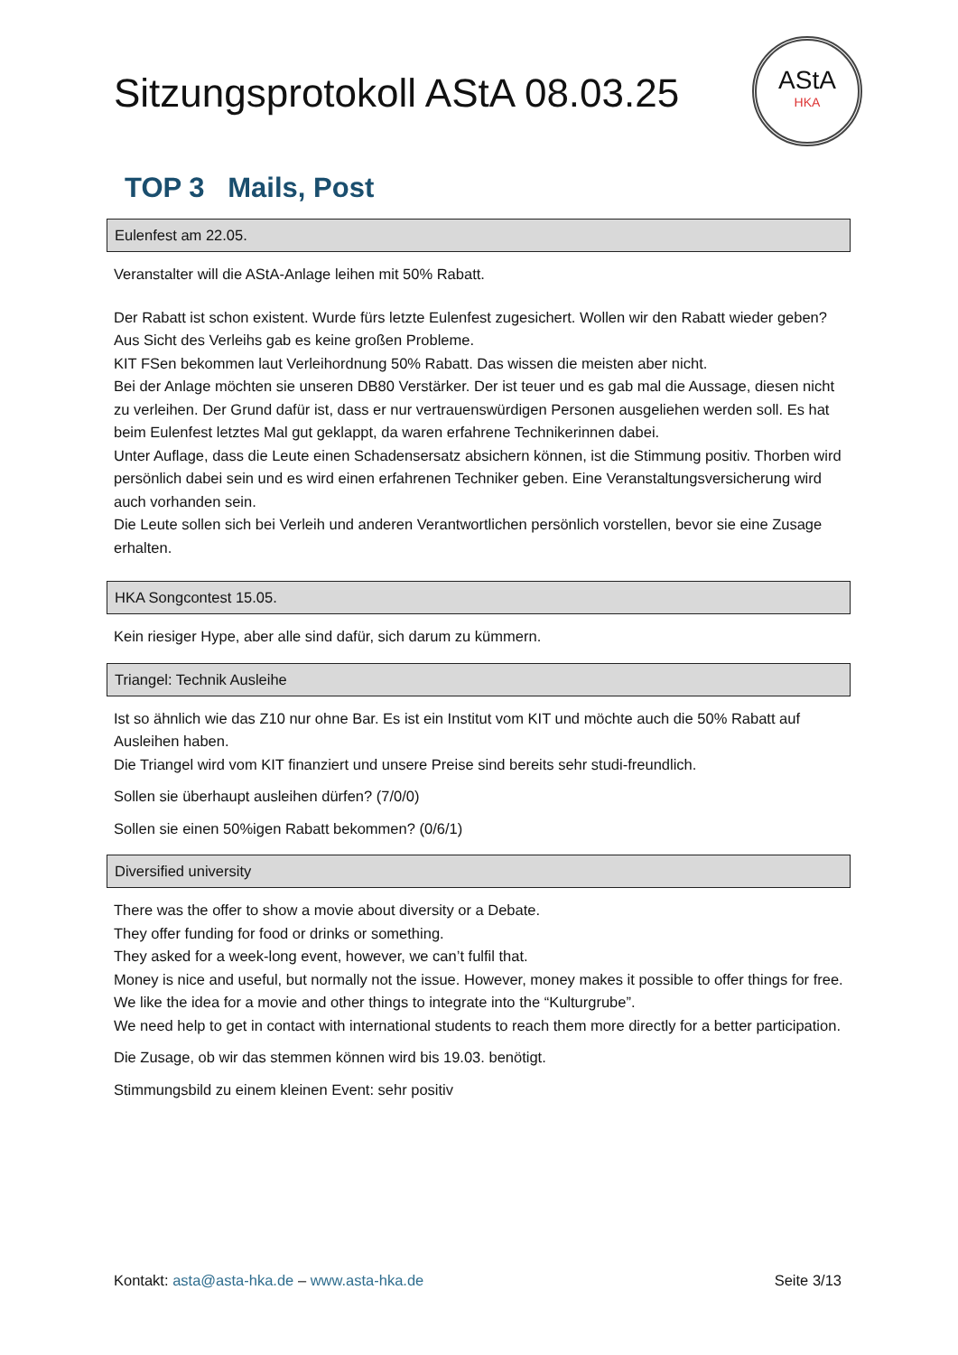Sitzungsprotokoll AStA 08.03.25
AStA
HKA
TOP 3 Mails, Post
Eulenfest am 22.05.
Veranstalter will die AStA-Anlage leihen mit 50% Rabatt.
Der Rabatt ist schon existent. Wurde fürs letzte Eulenfest zugesichert. Wollen wir den Rabatt wieder geben? Aus Sicht des Verleihs gab es keine großen Probleme.
KIT FSen bekommen laut Verleihordnung 50% Rabatt. Das wissen die meisten aber nicht.
Bei der Anlage möchten sie unseren DB80 Verstärker. Der ist teuer und es gab mal die Aussage, diesen nicht zu verleihen. Der Grund dafür ist, dass er nur vertrauenswürdigen Personen ausgeliehen werden soll. Es hat beim Eulenfest letztes Mal gut geklappt, da waren erfahrene Technikerinnen dabei.
Unter Auflage, dass die Leute einen Schadensersatz absichern können, ist die Stimmung positiv. Thorben wird persönlich dabei sein und es wird einen erfahrenen Techniker geben. Eine Veranstaltungsversicherung wird auch vorhanden sein.
Die Leute sollen sich bei Verleih und anderen Verantwortlichen persönlich vorstellen, bevor sie eine Zusage erhalten.
HKA Songcontest 15.05.
Kein riesiger Hype, aber alle sind dafür, sich darum zu kümmern.
Triangel: Technik Ausleihe
Ist so ähnlich wie das Z10 nur ohne Bar. Es ist ein Institut vom KIT und möchte auch die 50% Rabatt auf Ausleihen haben.
Die Triangel wird vom KIT finanziert und unsere Preise sind bereits sehr studi-freundlich.
Sollen sie überhaupt ausleihen dürfen? (7/0/0)
Sollen sie einen 50%igen Rabatt bekommen? (0/6/1)
Diversified university
There was the offer to show a movie about diversity or a Debate.
They offer funding for food or drinks or something.
They asked for a week-long event, however, we can’t fulfil that.
Money is nice and useful, but normally not the issue. However, money makes it possible to offer things for free.
We like the idea for a movie and other things to integrate into the “Kulturgrube”.
We need help to get in contact with international students to reach them more directly for a better participation.
Die Zusage, ob wir das stemmen können wird bis 19.03. benötigt.
Stimmungsbild zu einem kleinen Event: sehr positiv
Kontakt: asta@asta-hka.de – www.asta-hka.de Seite 3/13